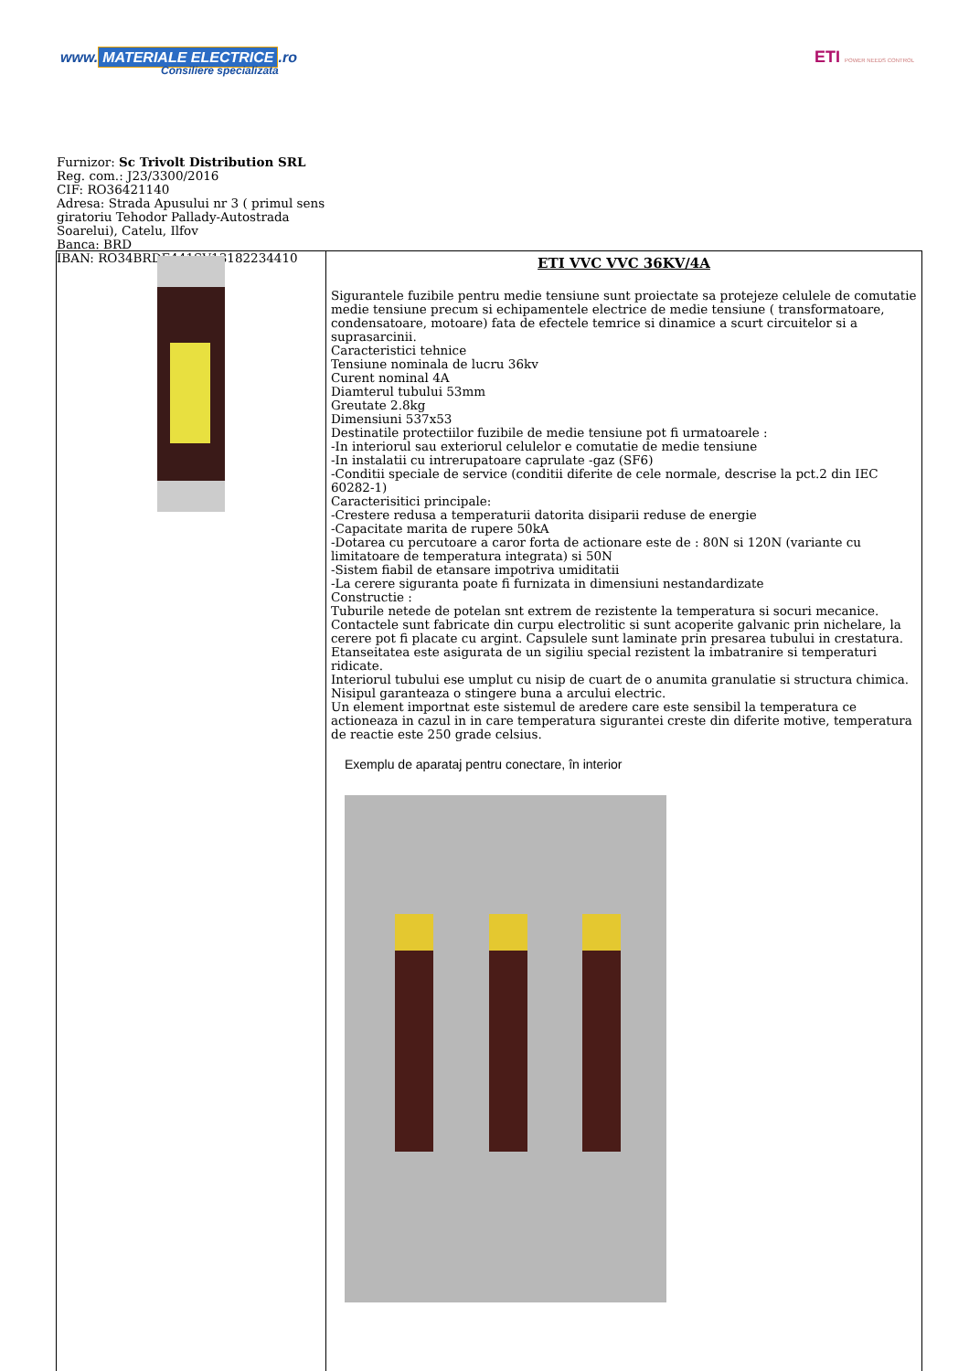www. MATERIALE ELECTRICE.ro
Consiliere specializata
ETI POWER NEEDS CONTROL
Furnizor: Sc Trivolt Distribution SRL
Reg. com.: J23/3300/2016
CIF: RO36421140
Adresa: Strada Apusului nr 3 ( primul sens giratoriu Tehodor Pallady-Autostrada Soarelui), Catelu, Ilfov
Banca: BRD
IBAN: RO34BRDE441SV13182234410
| | ETI VVC VVC 36KV/4A Sigurantele fuzibile pentru medie tensiune sunt proiectate sa protejeze celulele de comutatie medie tensiune precum si echipamentele electrice de medie tensiune ( transformatoare, condensatoare, motoare) fata de efectele temrice si dinamice a scurt circuitelor si a suprasarcinii. Caracteristici tehnice Tensiune nominala de lucru 36kv Curent nominal 4A Diamterul tubului 53mm Greutate 2.8kg Dimensiuni 537x53 Destinatile protectiilor fuzibile de medie tensiune pot fi urmatoarele : -In interiorul sau exteriorul celulelor e comutatie de medie tensiune -In instalatii cu intrerupatoare caprulate -gaz (SF6) -Conditii speciale de service (conditii diferite de cele normale, descrise la pct.2 din IEC 60282-1) Caracterisitici principale: -Crestere redusa a temperaturii datorita disiparii reduse de energie -Capacitate marita de rupere 50kA -Dotarea cu percutoare a caror forta de actionare este de : 80N si 120N (variante cu limitatoare de temperatura integrata) si 50N -Sistem fiabil de etansare impotriva umiditatii -La cerere siguranta poate fi furnizata in dimensiuni nestandardizate Constructie : Tuburile netede de potelan snt extrem de rezistente la temperatura si socuri mecanice. Contactele sunt fabricate din curpu electrolitic si sunt acoperite galvanic prin nichelare, la cerere pot fi placate cu argint. Capsulele sunt laminate prin presarea tubului in crestatura. Etanseitatea este asigurata de un sigiliu special rezistent la imbatranire si temperaturi ridicate. Interiorul tubului ese umplut cu nisip de cuart de o anumita granulatie si structura chimica. Nisipul garanteaza o stingere buna a arcului electric. Un element importnat este sistemul de aredere care este sensibil la temperatura ce actioneaza in cazul in in care temperatura sigurantei creste din diferite motive, temperatura de reactie este 250 grade celsius. Exemplu de aparataj pentru conectare, în interior |